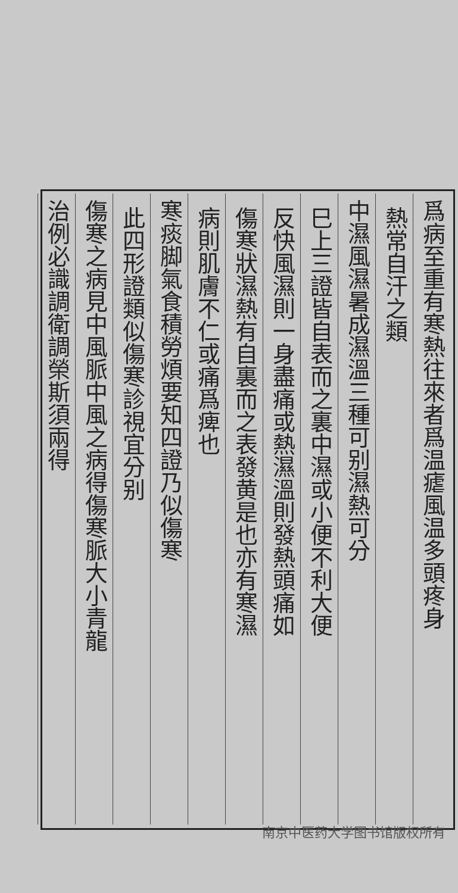爲病至重有寒熱往來者爲温瘧風温多頭疼身
熱常自汗之類
中濕風濕暑成濕溫三種可别濕熱可分
巳上三證皆自表而之裏中濕或小便不利大便
反快風濕則一身盡痛或熱濕溫則發熱頭痛如
傷寒狀濕熱有自裏而之表發黄是也亦有寒濕
病則肌膚不仁或痛爲痺也
寒痰脚氣食積勞煩要知四證乃似傷寒
此四形證類似傷寒診視宜分别
傷寒之病見中風脈中風之病得傷寒脈大小青龍
治例必識調衛調榮斯須兩得
南京中医药大学图书馆版权所有